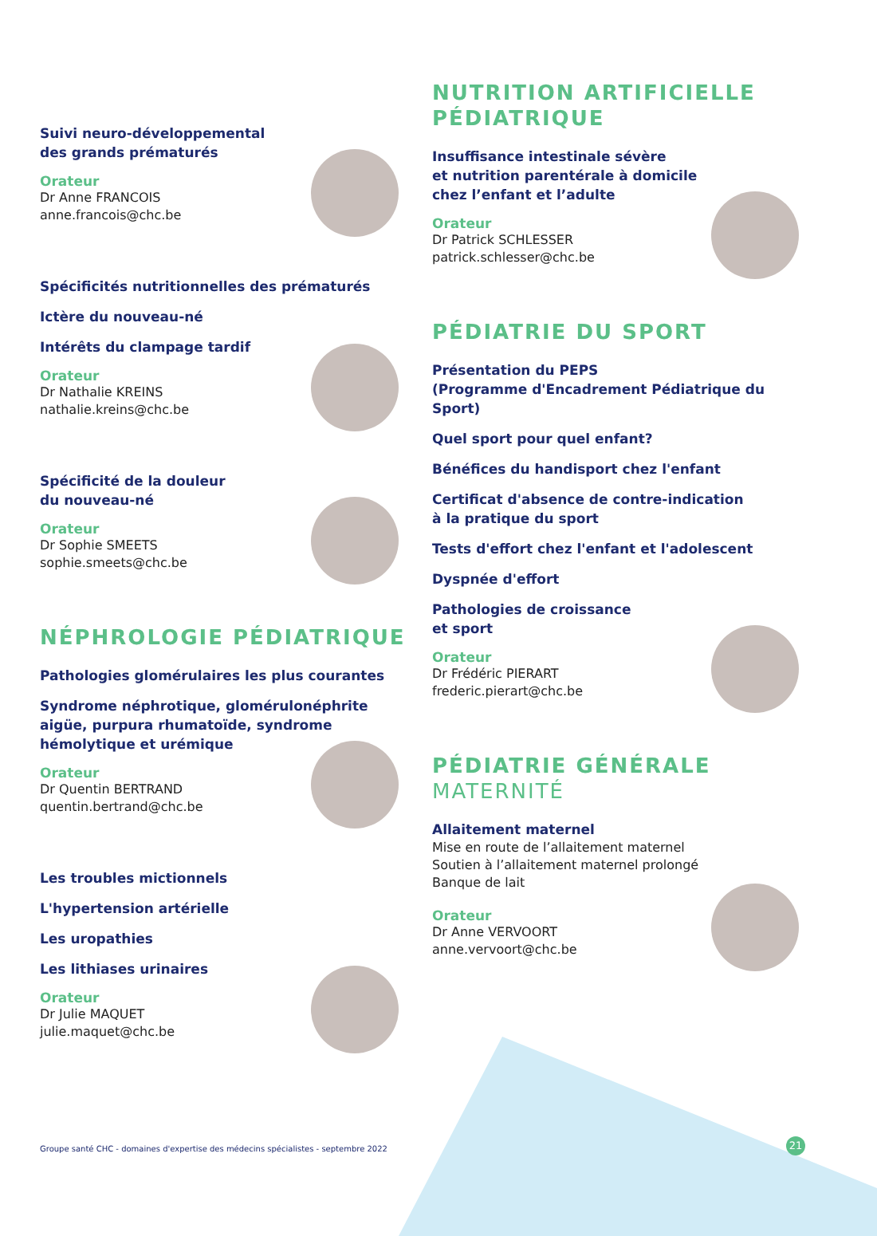Suivi neuro-développemental
des grands prématurés
Orateur
Dr Anne FRANCOIS
anne.francois@chc.be
Spécificités nutritionnelles des prématurés
Ictère du nouveau-né
Intérêts du clampage tardif
Orateur
Dr Nathalie KREINS
nathalie.kreins@chc.be
Spécificité de la douleur
du nouveau-né
Orateur
Dr Sophie SMEETS
sophie.smeets@chc.be
NÉPHROLOGIE PÉDIATRIQUE
Pathologies glomérulaires les plus courantes
Syndrome néphrotique, glomérulonéphrite aigüe, purpura rhumatoïde, syndrome hémolytique et urémique
Orateur
Dr Quentin BERTRAND
quentin.bertrand@chc.be
Les troubles mictionnels
L'hypertension artérielle
Les uropathies
Les lithiases urinaires
Orateur
Dr Julie MAQUET
julie.maquet@chc.be
NUTRITION ARTIFICIELLE
PÉDIATRIQUE
Insuffisance intestinale sévère
et nutrition parentérale à domicile
chez l’enfant et l’adulte
Orateur
Dr Patrick SCHLESSER
patrick.schlesser@chc.be
PÉDIATRIE DU SPORT
Présentation du PEPS
(Programme d'Encadrement Pédiatrique du Sport)
Quel sport pour quel enfant?
Bénéfices du handisport chez l'enfant
Certificat d'absence de contre-indication
à la pratique du sport
Tests d'effort chez l'enfant et l'adolescent
Dyspnée d'effort
Pathologies de croissance
et sport
Orateur
Dr Frédéric PIERART
frederic.pierart@chc.be
PÉDIATRIE GÉNÉRALE
MATERNITÉ
Allaitement maternel
Mise en route de l’allaitement maternel
Soutien à l’allaitement maternel prolongé
Banque de lait
Orateur
Dr Anne VERVOORT
anne.vervoort@chc.be
Groupe santé CHC - domaines d'expertise des médecins spécialistes - septembre 2022
21